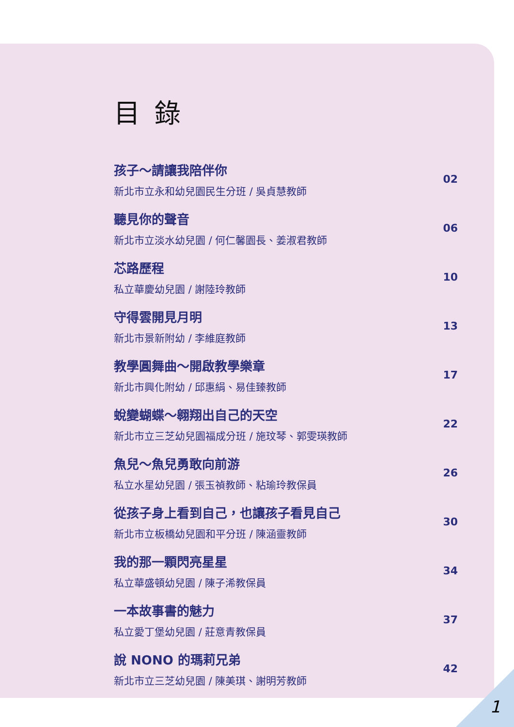目錄
孩子～請讓我陪伴你
新北市立永和幼兒園民生分班 / 吳貞慧教師
02
聽見你的聲音
新北市立淡水幼兒園 / 何仁馨園長、姜淑君教師
06
芯路歷程
私立華慶幼兒園 / 謝陸玲教師
10
守得雲開見月明
新北市景新附幼 / 李維庭教師
13
教學圓舞曲～開啟教學樂章
新北市興化附幼 / 邱惠絹、易佳臻教師
17
蛻變蝴蝶～翱翔出自己的天空
新北市立三芝幼兒園福成分班 / 施玟琴、郭雯瑛教師
22
魚兒～魚兒勇敢向前游
私立水星幼兒園 / 張玉禎教師、粘瑜玲教保員
26
從孩子身上看到自己，也讓孩子看見自己
新北市立板橋幼兒園和平分班 / 陳涵靈教師
30
我的那一顆閃亮星星
私立華盛頓幼兒園 / 陳子浠教保員
34
一本故事書的魅力
私立愛丁堡幼兒園 / 莊意青教保員
37
說 NONO 的瑪莉兄弟
新北市立三芝幼兒園 / 陳美琪、謝明芳教師
42
1